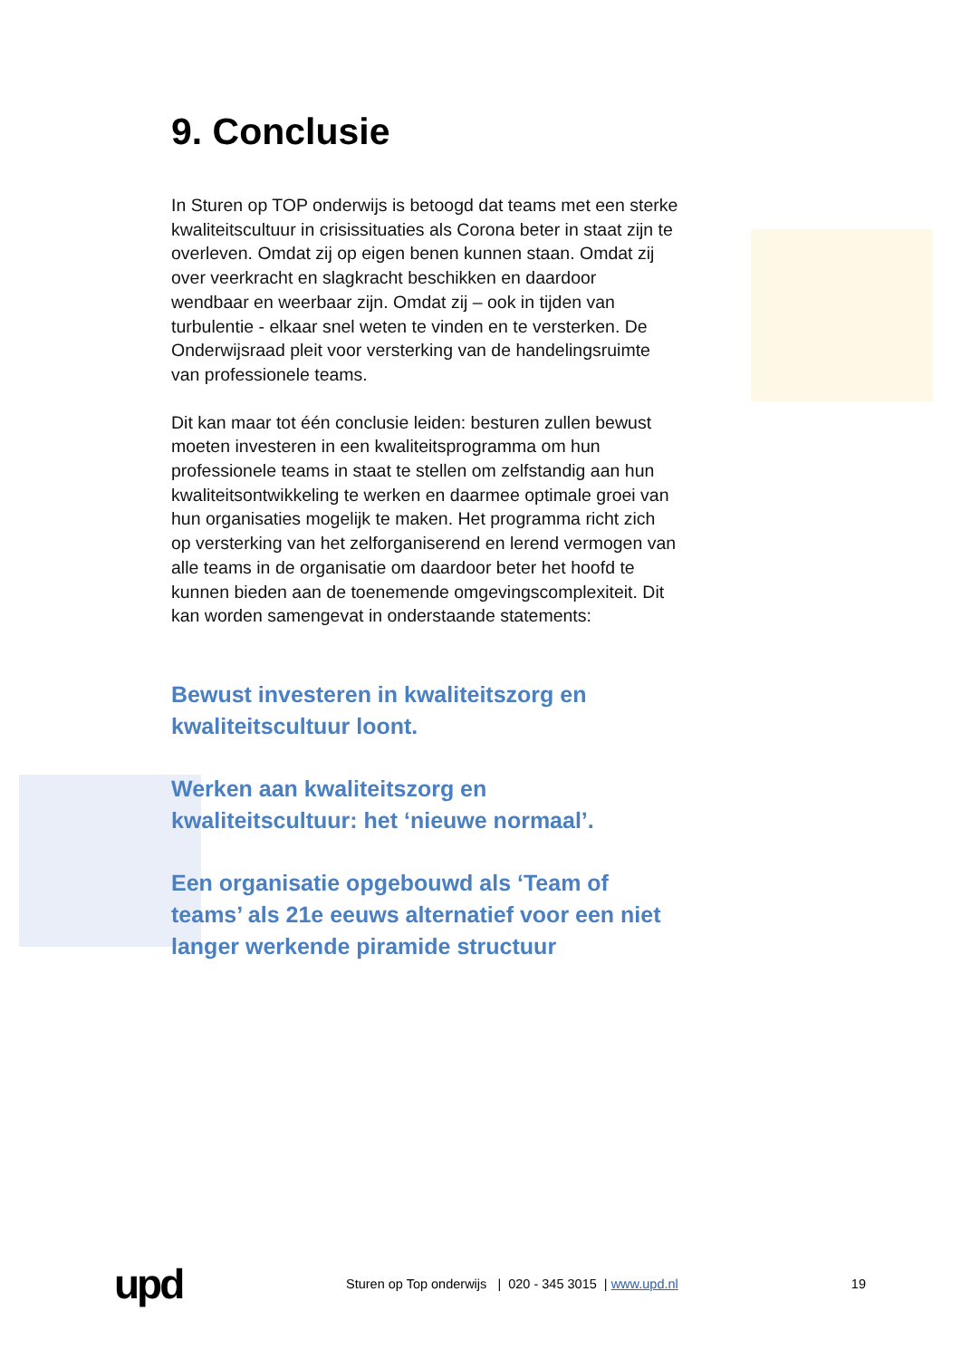9. Conclusie
In Sturen op TOP onderwijs is betoogd dat teams met een sterke kwaliteitscultuur in crisissituaties als Corona beter in staat zijn te overleven. Omdat zij op eigen benen kunnen staan. Omdat zij over veerkracht en slagkracht beschikken en daardoor wendbaar en weerbaar zijn. Omdat zij – ook in tijden van turbulentie - elkaar snel weten te vinden en te versterken. De Onderwijsraad pleit voor versterking van de handelingsruimte van professionele teams.
Dit kan maar tot één conclusie leiden: besturen zullen bewust moeten investeren in een kwaliteitsprogramma om hun professionele teams in staat te stellen om zelfstandig aan hun kwaliteitsontwikkeling te werken en daarmee optimale groei van hun organisaties mogelijk te maken. Het programma richt zich op versterking van het zelforganiserend en lerend vermogen van alle teams in de organisatie om daardoor beter het hoofd te kunnen bieden aan de toenemende omgevingscomplexiteit. Dit kan worden samengevat in onderstaande statements:
Bewust investeren in kwaliteitszorg en kwaliteitscultuur loont.
Werken aan kwaliteitszorg en kwaliteitscultuur: het ‘nieuwe normaal’.
Een organisatie opgebouwd als ‘Team of teams’ als 21e eeuws alternatief voor een niet langer werkende piramide structuur
upd
Sturen op Top onderwijs | 020 - 345 3015 | www.upd.nl
19